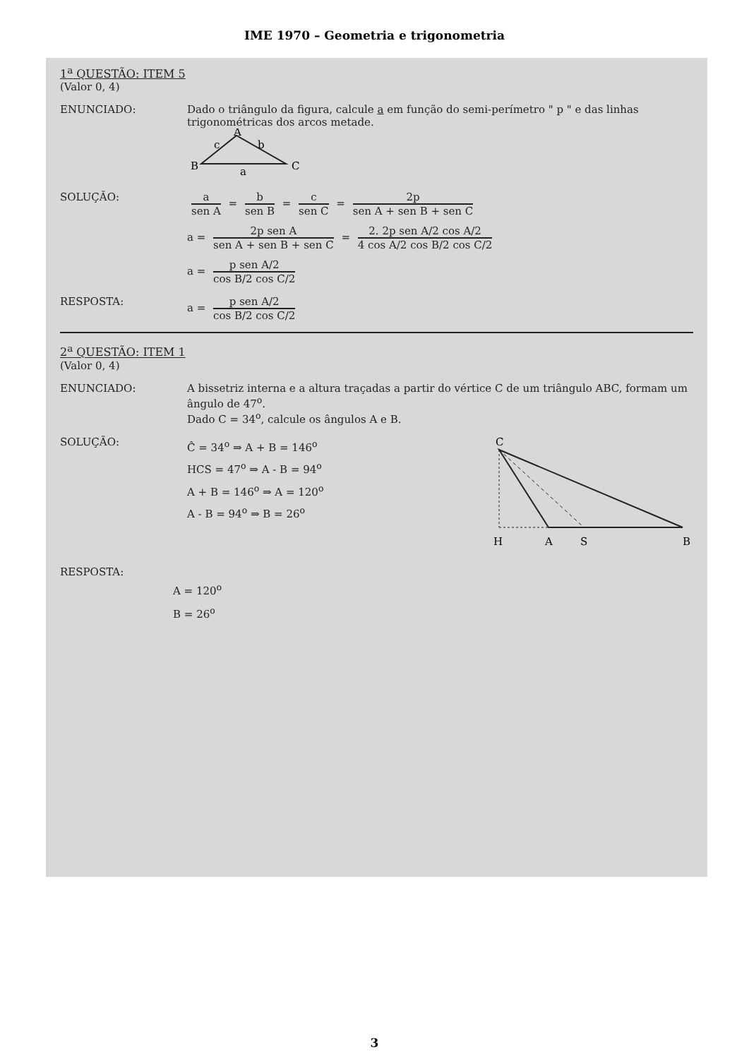IME 1970 – Geometria e trigonometria
1<sup>a</sup> QUESTÃO: ITEM 5
(Valor 0, 4)
ENUNCIADO: Dado o triângulo da figura, calcule a em função do semi-perímetro " p " e das linhas trigonométricas dos arcos metade.
B
A
C
c
b
a
SOLUÇÃO: a sen A = b sen B = c sen C = 2p sen A + sen B + sen C
a = 2p sen A sen A + sen B + sen C = 2. 2p sen A/2 cos A/2 4 cos A/2 cos B/2 cos C/2
a = p sen A/2 cos B/2 cos C/2
RESPOSTA: a = p sen A/2 cos B/2 cos C/2
2<sup>a</sup> QUESTÃO: ITEM 1
(Valor 0, 4)
ENUNCIADO: A bissetriz interna e a altura traçadas a partir do vértice C de um triângulo ABC, formam um ângulo de 47<sup>o</sup>.
Dado C = 34<sup>o</sup>, calcule os ângulos A e B.
SOLUÇÃO:
Ĉ = 34<sup>o</sup> ⇒ A + B = 146<sup>o</sup>
HCS = 47<sup>o</sup> ⇒ A - B = 94<sup>o</sup>
A + B = 146<sup>o</sup> ⇒ A = 120<sup>o</sup>
A - B = 94<sup>o</sup> ⇒ B = 26<sup>o</sup>
C
H
A
S
B
RESPOSTA:
A = 120<sup>o</sup>
B = 26<sup>o</sup>
3